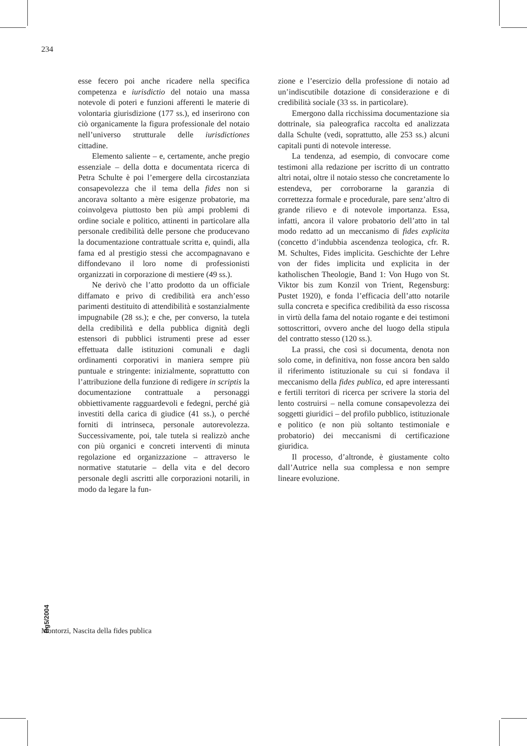234
esse fecero poi anche ricadere nella specifica competenza e iurisdictio del notaio una massa notevole di poteri e funzioni afferenti le materie di volontaria giurisdizione (177 ss.), ed inserirono con ciò organicamente la figura professionale del notaio nell’universo strutturale delle iurisdictiones cittadine.
Elemento saliente – e, certamente, anche pregio essenziale – della dotta e documentata ricerca di Petra Schulte è poi l’emergere della circostanziata consapevolezza che il tema della fides non si ancorava soltanto a mère esigenze probatorie, ma coinvolgeva piuttosto ben più ampi problemi di ordine sociale e politico, attinenti in particolare alla personale credibilità delle persone che producevano la documentazione contrattuale scritta e, quindi, alla fama ed al prestigio stessi che accompagnavano e diffondevano il loro nome di professionisti organizzati in corporazione di mestiere (49 ss.).
Ne derivò che l’atto prodotto da un officiale diffamato e privo di credibilità era anch’esso parimenti destituito di attendibilità e sostanzialmente impugnabile (28 ss.); e che, per converso, la tutela della credibilità e della pubblica dignità degli estensori di pubblici istrumenti prese ad esser effettuata dalle istituzioni comunali e dagli ordinamenti corporativi in maniera sempre più puntuale e stringente: inizialmente, soprattutto con l’attribuzione della funzione di redigere in scriptis la documentazione contrattuale a personaggi obbiettivamente ragguardevoli e fedegni, perché già investiti della carica di giudice (41 ss.), o perché forniti di intrinseca, personale autorevolezza. Successivamente, poi, tale tutela si realizzò anche con più organici e concreti interventi di minuta regolazione ed organizzazione – attraverso le normative statutarie – della vita e del decoro personale degli ascritti alle corporazioni notarili, in modo da legare la fun-
zione e l’esercizio della professione di notaio ad un’indiscutibile dotazione di considerazione e di credibilità sociale (33 ss. in particolare).
Emergono dalla ricchissima documentazione sia dottrinale, sia paleografica raccolta ed analizzata dalla Schulte (vedi, soprattutto, alle 253 ss.) alcuni capitali punti di notevole interesse.
La tendenza, ad esempio, di convocare come testimoni alla redazione per iscritto di un contratto altri notai, oltre il notaio stesso che concretamente lo estendeva, per corroborarne la garanzia di correttezza formale e procedurale, pare senz’altro di grande rilievo e di notevole importanza. Essa, infatti, ancora il valore probatorio dell’atto in tal modo redatto ad un meccanismo di fides explicita (concetto d’indubbia ascendenza teologica, cfr. R. M. Schultes, Fides implicita. Geschichte der Lehre von der fides implicita und explicita in der katholischen Theologie, Band 1: Von Hugo von St. Viktor bis zum Konzil von Trient, Regensburg: Pustet 1920), e fonda l’efficacia dell’atto notarile sulla concreta e specifica credibilità da esso riscossa in virtù della fama del notaio rogante e dei testimoni sottoscrittori, ovvero anche del luogo della stipula del contratto stesso (120 ss.).
La prassi, che così si documenta, denota non solo come, in definitiva, non fosse ancora ben saldo il riferimento istituzionale su cui si fondava il meccanismo della fides publica, ed apre interessanti e fertili territori di ricerca per scrivere la storia del lento costruirsi – nella comune consapevolezza dei soggetti giuridici – del profilo pubblico, istituzionale e politico (e non più soltanto testimoniale e probatorio) dei meccanismi di certificazione giuridica.
Il processo, d’altronde, è giustamente colto dall’Autrice nella sua complessa e non sempre lineare evoluzione.
Rg5/2004
Montorzi, Nascita della fides publica